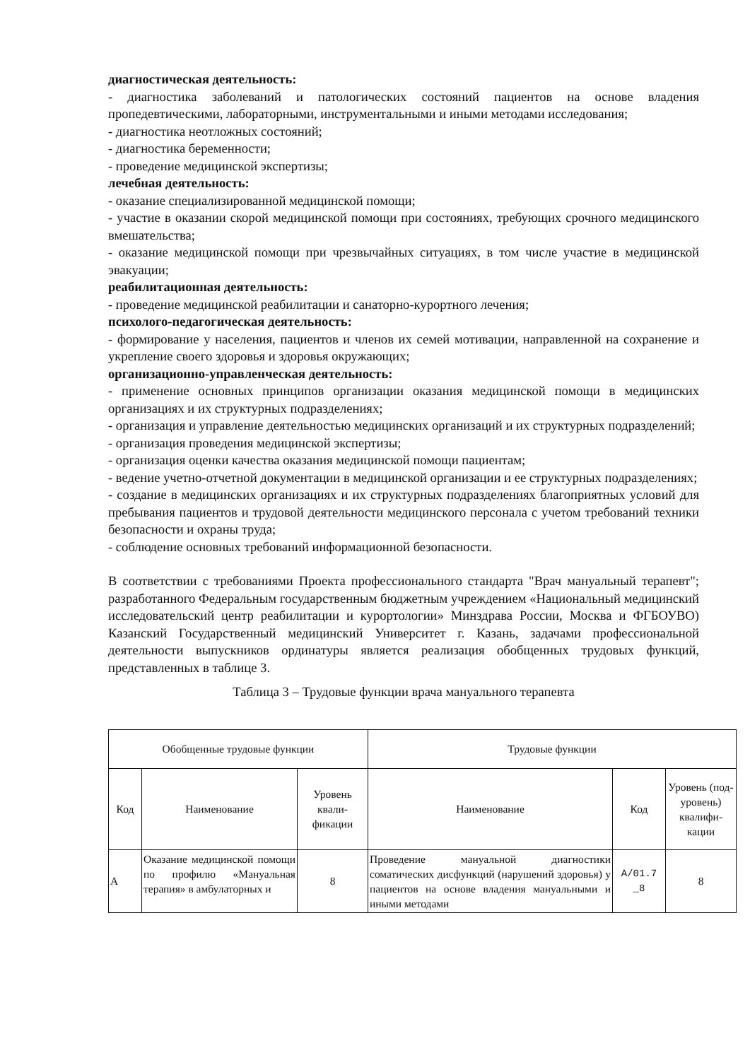диагностическая деятельность:
- диагностика заболеваний и патологических состояний пациентов на основе владения пропедевтическими, лабораторными, инструментальными и иными методами исследования;
- диагностика неотложных состояний;
- диагностика беременности;
- проведение медицинской экспертизы;
лечебная деятельность:
- оказание специализированной медицинской помощи;
- участие в оказании скорой медицинской помощи при состояниях, требующих срочного медицинского вмешательства;
- оказание медицинской помощи при чрезвычайных ситуациях, в том числе участие в медицинской эвакуации;
реабилитационная деятельность:
- проведение медицинской реабилитации и санаторно-курортного лечения;
психолого-педагогическая деятельность:
- формирование у населения, пациентов и членов их семей мотивации, направленной на сохранение и укрепление своего здоровья и здоровья окружающих;
организационно-управленческая деятельность:
- применение основных принципов организации оказания медицинской помощи в медицинских организациях и их структурных подразделениях;
- организация и управление деятельностью медицинских организаций и их структурных подразделений;
- организация проведения медицинской экспертизы;
- организация оценки качества оказания медицинской помощи пациентам;
- ведение учетно-отчетной документации в медицинской организации и ее структурных подразделениях;
- создание в медицинских организациях и их структурных подразделениях благоприятных условий для пребывания пациентов и трудовой деятельности медицинского персонала с учетом требований техники безопасности и охраны труда;
- соблюдение основных требований информационной безопасности.
В соответствии с требованиями Проекта профессионального стандарта "Врач мануальный терапевт"; разработанного Федеральным государственным бюджетным учреждением «Национальный медицинский исследовательский центр реабилитации и курортологии» Минздрава России, Москва и ФГБОУВО) Казанский Государственный медицинский Университет г. Казань, задачами профессиональной деятельности выпускников ординатуры является реализация обобщенных трудовых функций, представленных в таблице 3.
Таблица 3 – Трудовые функции врача мануального терапевта
| Обобщенные трудовые функции | | | Трудовые функции | | |
| --- | --- | --- | --- | --- | --- |
| Код | Наименование | Уровень квали-фикации | Наименование | Код | Уровень (под-уровень) квалифи-кации |
| А | Оказание медицинской помощи по профилю «Мануальная терапия» в амбулаторных и | 8 | Проведение мануальной диагностики соматических дисфункций (нарушений здоровья) у пациентов на основе владения мануальными и иными методами | A/01.7 _8 | 8 |